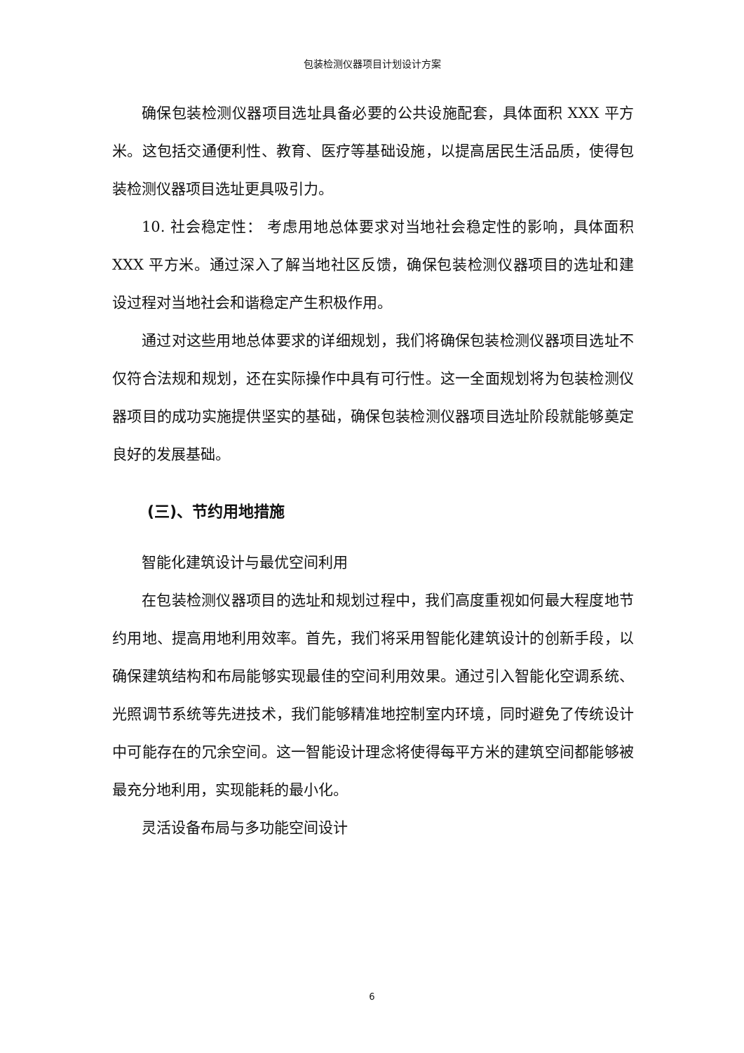包装检测仪器项目计划设计方案
确保包装检测仪器项目选址具备必要的公共设施配套，具体面积 XXX 平方米。这包括交通便利性、教育、医疗等基础设施，以提高居民生活品质，使得包装检测仪器项目选址更具吸引力。
10. 社会稳定性： 考虑用地总体要求对当地社会稳定性的影响，具体面积 XXX 平方米。通过深入了解当地社区反馈，确保包装检测仪器项目的选址和建设过程对当地社会和谐稳定产生积极作用。
通过对这些用地总体要求的详细规划，我们将确保包装检测仪器项目选址不仅符合法规和规划，还在实际操作中具有可行性。这一全面规划将为包装检测仪器项目的成功实施提供坚实的基础，确保包装检测仪器项目选址阶段就能够奠定良好的发展基础。
(三)、节约用地措施
智能化建筑设计与最优空间利用
在包装检测仪器项目的选址和规划过程中，我们高度重视如何最大程度地节约用地、提高用地利用效率。首先，我们将采用智能化建筑设计的创新手段，以确保建筑结构和布局能够实现最佳的空间利用效果。通过引入智能化空调系统、光照调节系统等先进技术，我们能够精准地控制室内环境，同时避免了传统设计中可能存在的冗余空间。这一智能设计理念将使得每平方米的建筑空间都能够被最充分地利用，实现能耗的最小化。
灵活设备布局与多功能空间设计
6